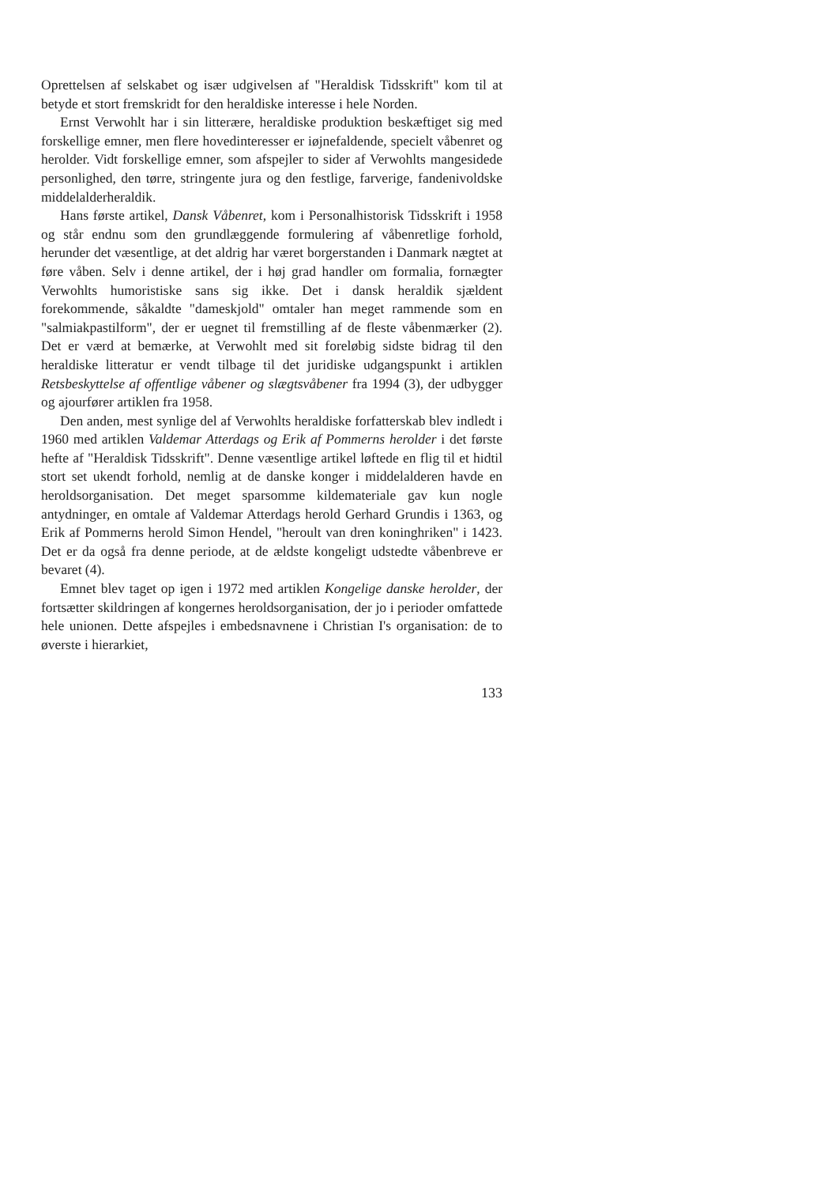Oprettelsen af selskabet og især udgivelsen af "Heraldisk Tidsskrift" kom til at betyde et stort fremskridt for den heraldiske interesse i hele Norden.
Ernst Verwohlt har i sin litterære, heraldiske produktion beskæftiget sig med forskellige emner, men flere hovedinteresser er iøjnefaldende, specielt våbenret og herolder. Vidt forskellige emner, som afspejler to sider af Verwohlts mangesidede personlighed, den tørre, stringente jura og den festlige, farverige, fandenivoldske middelalderheraldik.
Hans første artikel, Dansk Våbenret, kom i Personalhistorisk Tidsskrift i 1958 og står endnu som den grundlæggende formulering af våbenretlige forhold, herunder det væsentlige, at det aldrig har været borgerstanden i Danmark nægtet at føre våben. Selv i denne artikel, der i høj grad handler om formalia, fornægter Verwohlts humoristiske sans sig ikke. Det i dansk heraldik sjældent forekommende, såkaldte "dameskjold" omtaler han meget rammende som en "salmiakpastilform", der er uegnet til fremstilling af de fleste våbenmærker (2). Det er værd at bemærke, at Verwohlt med sit foreløbig sidste bidrag til den heraldiske litteratur er vendt tilbage til det juridiske udgangspunkt i artiklen Retsbeskyttelse af offentlige våbener og slægtsvåbener fra 1994 (3), der udbygger og ajourfører artiklen fra 1958.
Den anden, mest synlige del af Verwohlts heraldiske forfatterskab blev indledt i 1960 med artiklen Valdemar Atterdags og Erik af Pommerns herolder i det første hefte af "Heraldisk Tidsskrift". Denne væsentlige artikel løftede en flig til et hidtil stort set ukendt forhold, nemlig at de danske konger i middelalderen havde en heroldsorganisation. Det meget sparsomme kildemateriale gav kun nogle antydninger, en omtale af Valdemar Atterdags herold Gerhard Grundis i 1363, og Erik af Pommerns herold Simon Hendel, "heroult van dren koninghriken" i 1423. Det er da også fra denne periode, at de ældste kongeligt udstedte våbenbreve er bevaret (4).
Emnet blev taget op igen i 1972 med artiklen Kongelige danske herolder, der fortsætter skildringen af kongernes heroldsorganisation, der jo i perioder omfattede hele unionen. Dette afspejles i embedsnavnene i Christian I's organisation: de to øverste i hierarkiet,
133